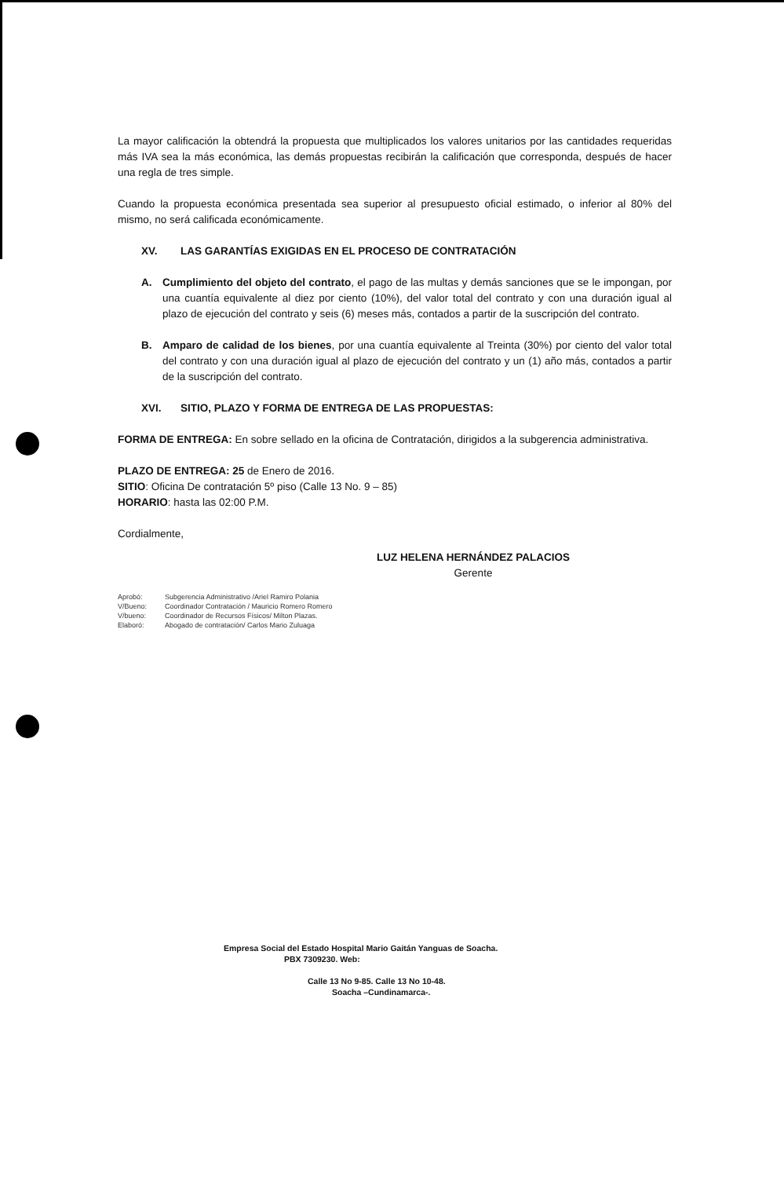La mayor calificación la obtendrá la propuesta que multiplicados los valores unitarios por las cantidades requeridas más IVA sea la más económica, las demás propuestas recibirán la calificación que corresponda, después de hacer una regla de tres simple.
Cuando la propuesta económica presentada sea superior al presupuesto oficial estimado, o inferior al 80% del mismo, no será calificada económicamente.
XV. LAS GARANTÍAS EXIGIDAS EN EL PROCESO DE CONTRATACIÓN
A. Cumplimiento del objeto del contrato, el pago de las multas y demás sanciones que se le impongan, por una cuantía equivalente al diez por ciento (10%), del valor total del contrato y con una duración igual al plazo de ejecución del contrato y seis (6) meses más, contados a partir de la suscripción del contrato.
B. Amparo de calidad de los bienes, por una cuantía equivalente al Treinta (30%) por ciento del valor total del contrato y con una duración igual al plazo de ejecución del contrato y un (1) año más, contados a partir de la suscripción del contrato.
XVI. SITIO, PLAZO Y FORMA DE ENTREGA DE LAS PROPUESTAS:
FORMA DE ENTREGA: En sobre sellado en la oficina de Contratación, dirigidos a la subgerencia administrativa.
PLAZO DE ENTREGA: 25 de Enero de 2016.
SITIO: Oficina De contratación 5º piso (Calle 13 No. 9 – 85)
HORARIO: hasta las 02:00 P.M.
Cordialmente,
LUZ HELENA HERNÁNDEZ PALACIOS
Gerente
Aprobó: Subgerencia Administrativo /Ariel Ramiro Polania
V/Bueno: Coordinador Contratación / Mauricio Romero Romero
V/bueno: Coordinador de Recursos Físicos/ Milton Plazas.
Elaboró: Abogado de contratación/ Carlos Mario Zuluaga
Empresa Social del Estado Hospital Mario Gaitán Yanguas de Soacha.
PBX 7309230. Web:
Calle 13 No 9-85. Calle 13 No 10-48.
Soacha –Cundinamarca-.